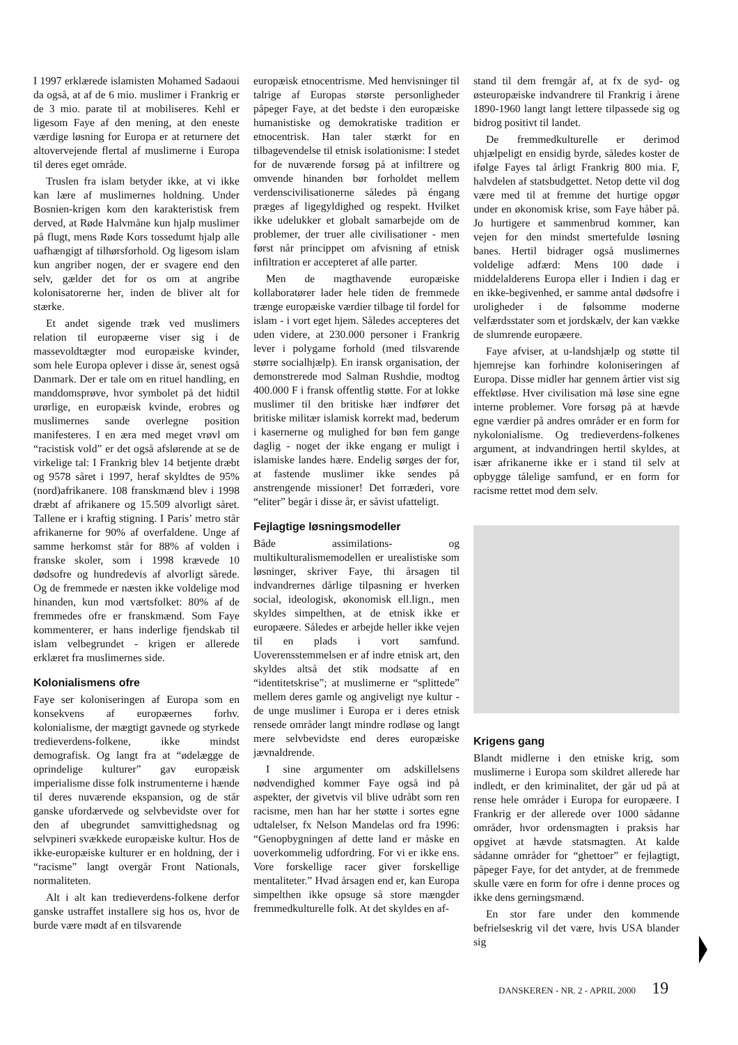I 1997 erklærede islamisten Mohamed Sadaoui da også, at af de 6 mio. muslimer i Frankrig er de 3 mio. parate til at mobiliseres. Kehl er ligesom Faye af den mening, at den eneste værdige løsning for Europa er at returnere det altovervejende flertal af muslimerne i Europa til deres eget område.
Truslen fra islam betyder ikke, at vi ikke kan lære af muslimernes holdning. Under Bosnien-krigen kom den karakteristisk frem derved, at Røde Halvmåne kun hjalp muslimer på flugt, mens Røde Kors tossedumt hjalp alle uafhængigt af tilhørsforhold. Og ligesom islam kun angriber nogen, der er svagere end den selv, gælder det for os om at angribe kolonisatorerne her, inden de bliver alt for stærke.
Et andet sigende træk ved muslimers relation til europæerne viser sig i de massevoldtægter mod europæiske kvinder, som hele Europa oplever i disse år, senest også Danmark. Der er tale om en rituel handling, en manddomsprøve, hvor symbolet på det hidtil urørlige, en europæisk kvinde, erobres og muslimernes sande overlegne position manifesteres. I en æra med meget vrøvl om “racistisk vold” er det også afslørende at se de virkelige tal: I Frankrig blev 14 betjente dræbt og 9578 såret i 1997, heraf skyldtes de 95% (nord)afrikanere. 108 franskmænd blev i 1998 dræbt af afrikanere og 15.509 alvorligt såret. Tallene er i kraftig stigning. I Paris’ metro står afrikanerne for 90% af overfaldene. Unge af samme herkomst står for 88% af volden i franske skoler, som i 1998 krævede 10 dødsofre og hundredevis af alvorligt sårede. Og de fremmede er næsten ikke voldelige mod hinanden, kun mod værtsfolket: 80% af de fremmedes ofre er franskmænd. Som Faye kommenterer, er hans inderlige fjendskab til islam velbegrundet - krigen er allerede erklæret fra muslimernes side.
Kolonialismens ofre
Faye ser koloniseringen af Europa som en konsekvens af europæernes forhv. kolonialisme, der mægtigt gavnede og styrkede tredieverdens-folkene, ikke mindst demografisk. Og langt fra at “ødelægge de oprindelige kulturer” gav europæisk imperialisme disse folk instrumenterne i hænde til deres nuværende ekspansion, og de står ganske ufordærvede og selvbevidste over for den af ubegrundet samvittighedsnag og selvpineri svækkede europæiske kultur. Hos de ikke-europæiske kulturer er en holdning, der i “racisme” langt overgår Front Nationals, normaliteten.
Alt i alt kan tredieverdens-folkene derfor ganske ustraffet installere sig hos os, hvor de burde være mødt af en tilsvarende
europæisk etnocentrisme. Med henvisninger til talrige af Europas største personligheder påpeger Faye, at det bedste i den europæiske humanistiske og demokratiske tradition er etnocentrisk. Han taler stærkt for en tilbagevendelse til etnisk isolationisme: I stedet for de nuværende forsøg på at infiltrere og omvende hinanden bør forholdet mellem verdenscivilisationerne således på éngang præges af ligegyldighed og respekt. Hvilket ikke udelukker et globalt samarbejde om de problemer, der truer alle civilisationer - men først når princippet om afvisning af etnisk infiltration er accepteret af alle parter.
Men de magthavende europæiske kollaboratører lader hele tiden de fremmede trænge europæiske værdier tilbage til fordel for islam - i vort eget hjem. Således accepteres det uden videre, at 230.000 personer i Frankrig lever i polygame forhold (med tilsvarende større socialhjælp). En iransk organisation, der demonstrerede mod Salman Rushdie, modtog 400.000 F i fransk offentlig støtte. For at lokke muslimer til den britiske hær indfører det britiske militær islamisk korrekt mad, bederum i kasernerne og mulighed for bøn fem gange daglig - noget der ikke engang er muligt i islamiske landes hære. Endelig sørges der for, at fastende muslimer ikke sendes på anstrengende missioner! Det forræderi, vore “eliter” begår i disse år, er såvist ufatteligt.
Fejlagtige løsningsmodeller
Både assimilations- og multikulturalismemodellen er urealistiske som løsninger, skriver Faye, thi årsagen til indvandrernes dårlige tilpasning er hverken social, ideologisk, økonomisk ell.lign., men skyldes simpelthen, at de etnisk ikke er europæere. Således er arbejde heller ikke vejen til en plads i vort samfund. Uoverensstemmelsen er af indre etnisk art, den skyldes altså det stik modsatte af en “identitetskrise”; at muslimerne er “splittede” mellem deres gamle og angiveligt nye kultur - de unge muslimer i Europa er i deres etnisk rensede områder langt mindre rodløse og langt mere selvbevidste end deres europæiske jævnaldrende.
I sine argumenter om adskillelsens nødvendighed kommer Faye også ind på aspekter, der givetvis vil blive udråbt som ren racisme, men han har her støtte i sortes egne udtalelser, fx Nelson Mandelas ord fra 1996: “Genopbygningen af dette land er måske en uoverkommelig udfordring. For vi er ikke ens. Vore forskellige racer giver forskellige mentaliteter.” Hvad årsagen end er, kan Europa simpelthen ikke opsuge så store mængder fremmedkulturelle folk. At det skyldes en af-
stand til dem fremgår af, at fx de syd- og østeuropæiske indvandrere til Frankrig i årene 1890-1960 langt langt lettere tilpassede sig og bidrog positivt til landet.
De fremmedkulturelle er derimod uhjælpeligt en ensidig byrde, således koster de ifølge Fayes tal årligt Frankrig 800 mia. F, halvdelen af statsbudgettet. Netop dette vil dog være med til at fremme det hurtige opgør under en økonomisk krise, som Faye håber på. Jo hurtigere et sammenbrud kommer, kan vejen for den mindst smertefulde løsning banes. Hertil bidrager også muslimernes voldelige adfærd: Mens 100 døde i middelalderens Europa eller i Indien i dag er en ikke-begivenhed, er samme antal dødsofre i uroligheder i de følsomme moderne velfærdsstater som et jordskælv, der kan vække de slumrende europæere.
Faye afviser, at u-landshjælp og støtte til hjemrejse kan forhindre koloniseringen af Europa. Disse midler har gennem årtier vist sig effektløse. Hver civilisation må løse sine egne interne problemer. Vore forsøg på at hævde egne værdier på andres områder er en form for nykolonialisme. Og tredieverdens-folkenes argument, at indvandringen hertil skyldes, at især afrikanerne ikke er i stand til selv at opbygge tålelige samfund, er en form for racisme rettet mod dem selv.
Krigens gang
Blandt midlerne i den etniske krig, som muslimerne i Europa som skildret allerede har indledt, er den kriminalitet, der går ud på at rense hele områder i Europa for europæere. I Frankrig er der allerede over 1000 sådanne områder, hvor ordensmagten i praksis har opgivet at hævde statsmagten. At kalde sådanne områder for “ghettoer” er fejlagtigt, påpeger Faye, for det antyder, at de fremmede skulle være en form for ofre i denne proces og ikke dens gerningsmænd.
En stor fare under den kommende befrielseskrig vil det være, hvis USA blander sig
DANSKEREN - NR. 2 - APRIL 2000 19